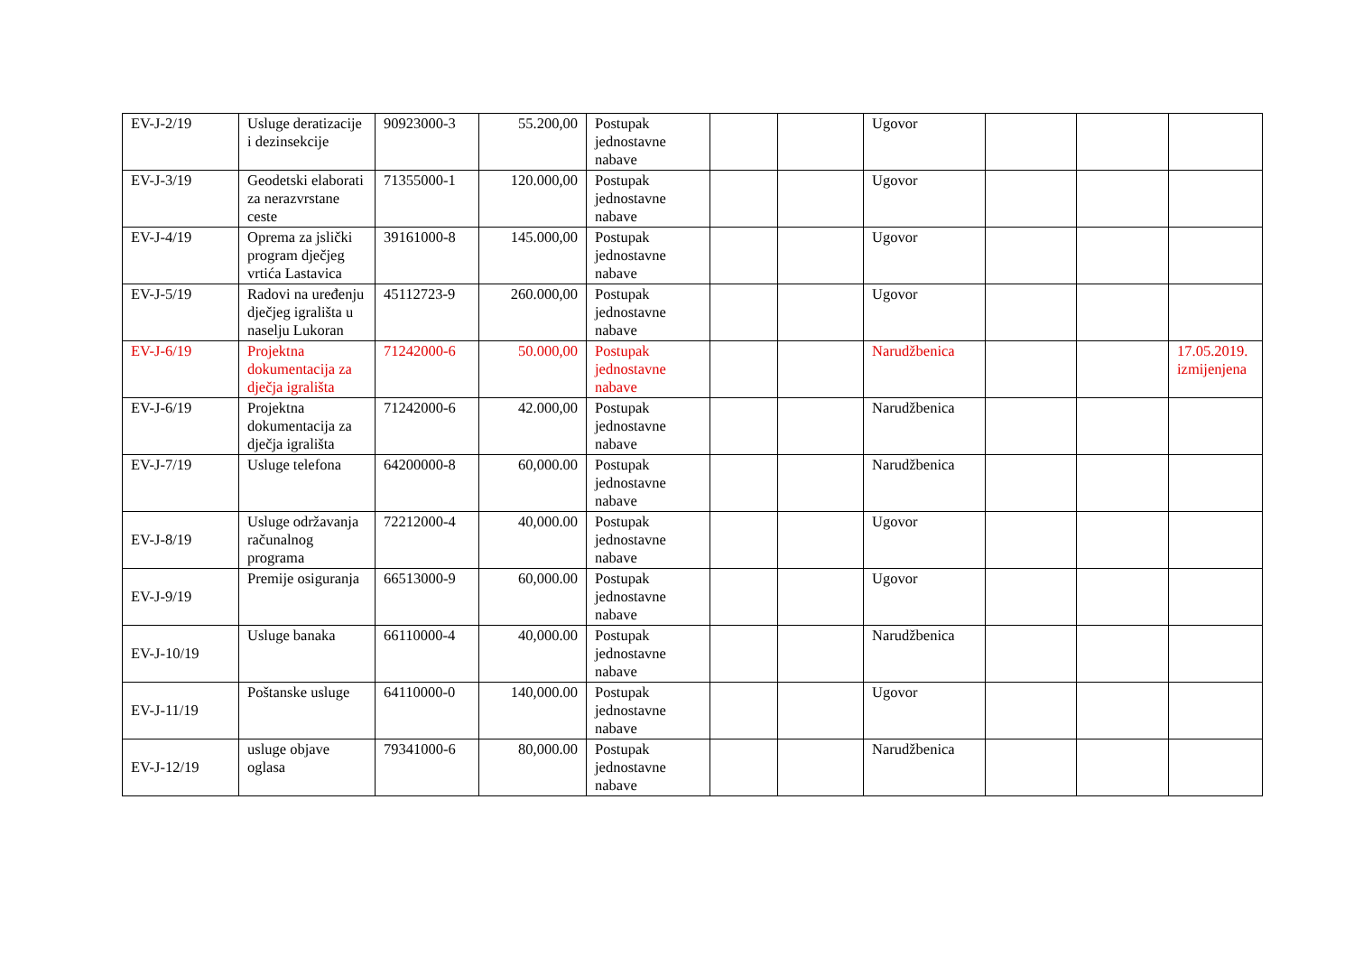| EV-J-2/19 | Usluge deratizacije i dezinsekcije | 90923000-3 | 55.200,00 | Postupak jednostavne nabave | | | Ugovor | | | |
| EV-J-3/19 | Geodetski elaborati za nerazvrstane ceste | 71355000-1 | 120.000,00 | Postupak jednostavne nabave | | | Ugovor | | | |
| EV-J-4/19 | Oprema za jslički program dječjeg vrtića Lastavica | 39161000-8 | 145.000,00 | Postupak jednostavne nabave | | | Ugovor | | | |
| EV-J-5/19 | Radovi na uređenju dječjeg igrališta u naselju Lukoran | 45112723-9 | 260.000,00 | Postupak jednostavne nabave | | | Ugovor | | | |
| EV-J-6/19 | Projektna dokumentacija za dječja igrališta | 71242000-6 | 50.000,00 | Postupak jednostavne nabave | | | Narudžbenica | | | 17.05.2019. izmijenjena |
| EV-J-6/19 | Projektna dokumentacija za dječja igrališta | 71242000-6 | 42.000,00 | Postupak jednostavne nabave | | | Narudžbenica | | | |
| EV-J-7/19 | Usluge telefona | 64200000-8 | 60,000.00 | Postupak jednostavne nabave | | | Narudžbenica | | | |
| EV-J-8/19 | Usluge održavanja računalnog programa | 72212000-4 | 40,000.00 | Postupak jednostavne nabave | | | Ugovor | | | |
| EV-J-9/19 | Premije osiguranja | 66513000-9 | 60,000.00 | Postupak jednostavne nabave | | | Ugovor | | | |
| EV-J-10/19 | Usluge banaka | 66110000-4 | 40,000.00 | Postupak jednostavne nabave | | | Narudžbenica | | | |
| EV-J-11/19 | Poštanske usluge | 64110000-0 | 140,000.00 | Postupak jednostavne nabave | | | Ugovor | | | |
| EV-J-12/19 | usluge objave oglasa | 79341000-6 | 80,000.00 | Postupak jednostavne nabave | | | Narudžbenica | | | |